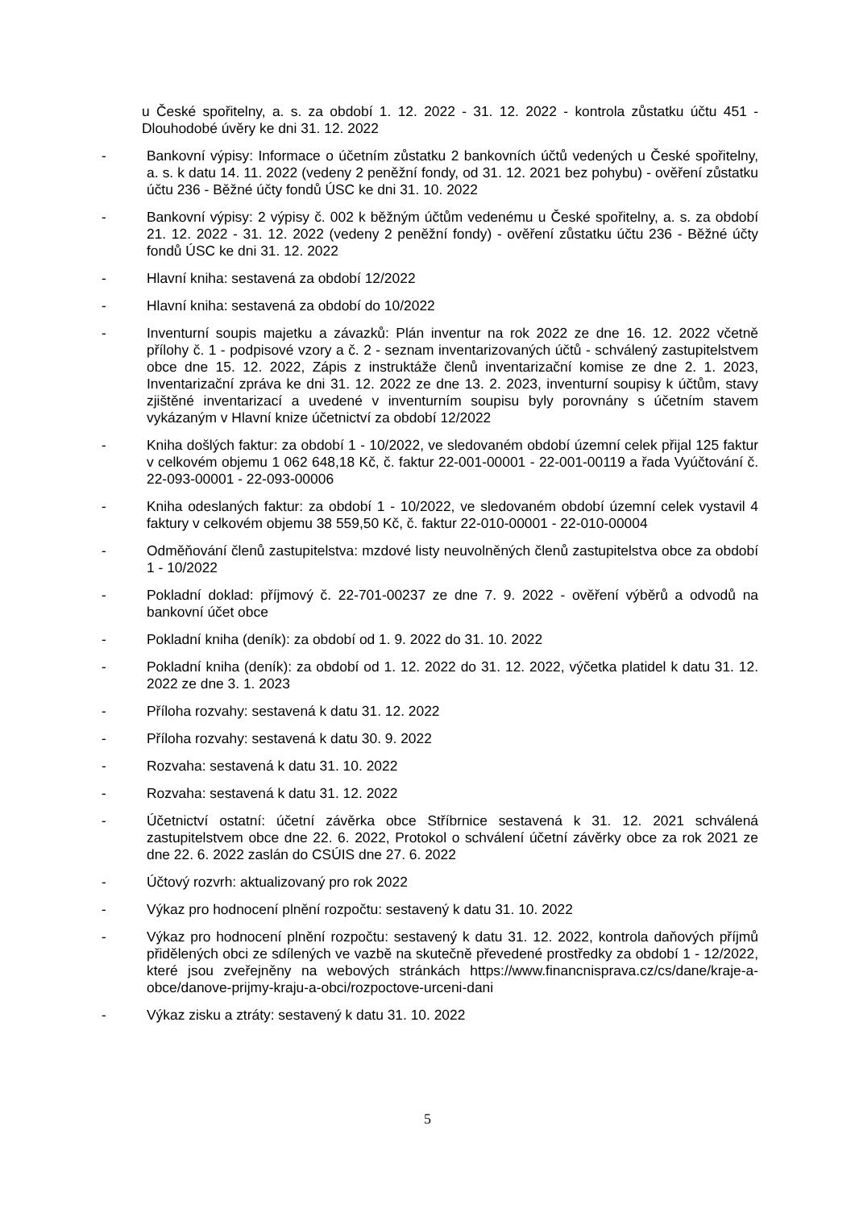u České spořitelny, a. s. za období 1. 12. 2022 - 31. 12. 2022 - kontrola zůstatku účtu 451 - Dlouhodobé úvěry ke dni 31. 12. 2022
- Bankovní výpisy: Informace o účetním zůstatku 2 bankovních účtů vedených u České spořitelny, a. s. k datu 14. 11. 2022 (vedeny 2 peněžní fondy, od 31. 12. 2021 bez pohybu) - ověření zůstatku účtu 236 - Běžné účty fondů ÚSC ke dni 31. 10. 2022
- Bankovní výpisy: 2 výpisy č. 002 k běžným účtům vedenému u České spořitelny, a. s. za období 21. 12. 2022 - 31. 12. 2022 (vedeny 2 peněžní fondy) - ověření zůstatku účtu 236 - Běžné účty fondů ÚSC ke dni 31. 12. 2022
- Hlavní kniha: sestavená za období 12/2022
- Hlavní kniha: sestavená za období do 10/2022
- Inventurní soupis majetku a závazků: Plán inventur na rok 2022 ze dne 16. 12. 2022 včetně přílohy č. 1 - podpisové vzory a č. 2 - seznam inventarizovaných účtů - schválený zastupitelstvem obce dne 15. 12. 2022, Zápis z instruktáže členů inventarizační komise ze dne 2. 1. 2023, Inventarizační zpráva ke dni 31. 12. 2022 ze dne 13. 2. 2023, inventurní soupisy k účtům, stavy zjištěné inventarizací a uvedené v inventurním soupisu byly porovnány s účetním stavem vykázaným v Hlavní knize účetnictví za období 12/2022
- Kniha došlých faktur: za období 1 - 10/2022, ve sledovaném období územní celek přijal 125 faktur v celkovém objemu 1 062 648,18 Kč, č. faktur 22-001-00001 - 22-001-00119 a řada Vyúčtování č. 22-093-00001 - 22-093-00006
- Kniha odeslaných faktur: za období 1 - 10/2022, ve sledovaném období územní celek vystavil 4 faktury v celkovém objemu 38 559,50 Kč, č. faktur 22-010-00001 - 22-010-00004
- Odměňování členů zastupitelstva: mzdové listy neuvolněných členů zastupitelstva obce za období 1 - 10/2022
- Pokladní doklad: příjmový č. 22-701-00237 ze dne 7. 9. 2022 - ověření výběrů a odvodů na bankovní účet obce
- Pokladní kniha (deník): za období od 1. 9. 2022 do 31. 10. 2022
- Pokladní kniha (deník): za období od 1. 12. 2022 do 31. 12. 2022, výčetka platidel k datu 31. 12. 2022 ze dne 3. 1. 2023
- Příloha rozvahy: sestavená k datu 31. 12. 2022
- Příloha rozvahy: sestavená k datu 30. 9. 2022
- Rozvaha: sestavená k datu 31. 10. 2022
- Rozvaha: sestavená k datu 31. 12. 2022
- Účetnictví ostatní: účetní závěrka obce Stříbrnice sestavená k 31. 12. 2021 schválená zastupitelstvem obce dne 22. 6. 2022, Protokol o schválení účetní závěrky obce za rok 2021 ze dne 22. 6. 2022 zaslán do CSÚIS dne 27. 6. 2022
- Účtový rozvrh: aktualizovaný pro rok 2022
- Výkaz pro hodnocení plnění rozpočtu: sestavený k datu 31. 10. 2022
- Výkaz pro hodnocení plnění rozpočtu: sestavený k datu 31. 12. 2022, kontrola daňových příjmů přidělených obci ze sdílených ve vazbě na skutečně převedené prostředky za období 1 - 12/2022, které jsou zveřejněny na webových stránkách https://www.financnisprava.cz/cs/dane/kraje-a-obce/danove-prijmy-kraju-a-obci/rozpoctove-urceni-dani
- Výkaz zisku a ztráty: sestavený k datu 31. 10. 2022
5